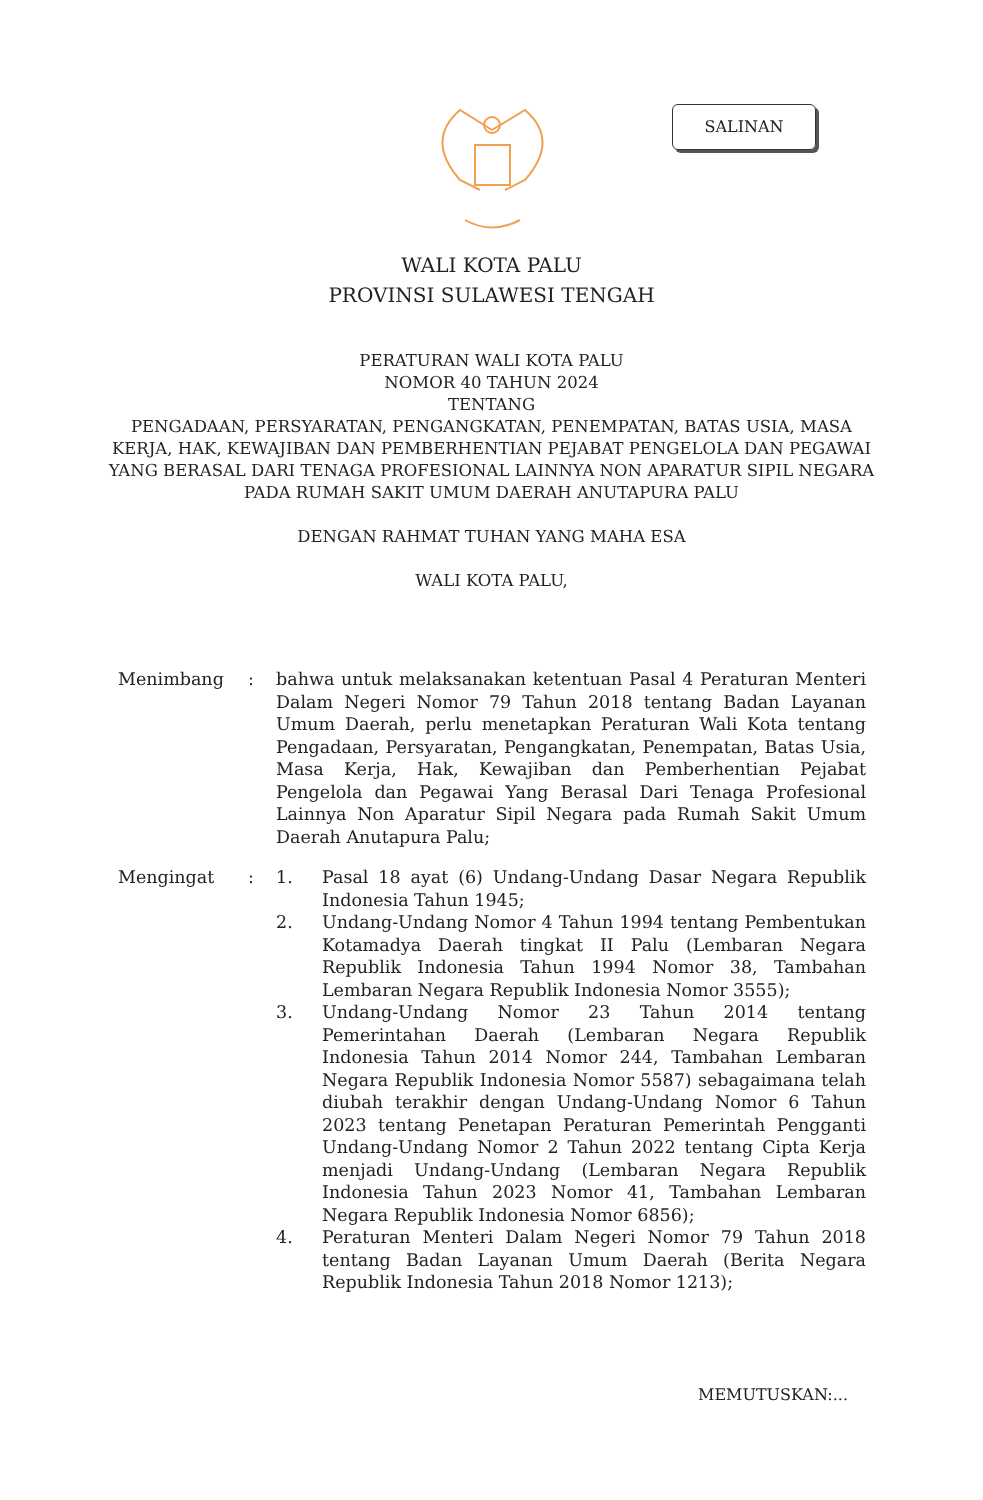SALINAN
WALI KOTA PALU
PROVINSI SULAWESI TENGAH
PERATURAN WALI KOTA PALU
NOMOR 40 TAHUN 2024
TENTANG
PENGADAAN, PERSYARATAN, PENGANGKATAN, PENEMPATAN, BATAS USIA, MASA KERJA, HAK, KEWAJIBAN DAN PEMBERHENTIAN PEJABAT PENGELOLA DAN PEGAWAI YANG BERASAL DARI TENAGA PROFESIONAL LAINNYA NON APARATUR SIPIL NEGARA PADA RUMAH SAKIT UMUM DAERAH ANUTAPURA PALU
DENGAN RAHMAT TUHAN YANG MAHA ESA
WALI KOTA PALU,
Menimbang : bahwa untuk melaksanakan ketentuan Pasal 4 Peraturan Menteri Dalam Negeri Nomor 79 Tahun 2018 tentang Badan Layanan Umum Daerah, perlu menetapkan Peraturan Wali Kota tentang Pengadaan, Persyaratan, Pengangkatan, Penempatan, Batas Usia, Masa Kerja, Hak, Kewajiban dan Pemberhentian Pejabat Pengelola dan Pegawai Yang Berasal Dari Tenaga Profesional Lainnya Non Aparatur Sipil Negara pada Rumah Sakit Umum Daerah Anutapura Palu;
Mengingat : 1. Pasal 18 ayat (6) Undang-Undang Dasar Negara Republik Indonesia Tahun 1945;
2. Undang-Undang Nomor 4 Tahun 1994 tentang Pembentukan Kotamadya Daerah tingkat II Palu (Lembaran Negara Republik Indonesia Tahun 1994 Nomor 38, Tambahan Lembaran Negara Republik Indonesia Nomor 3555);
3. Undang-Undang Nomor 23 Tahun 2014 tentang Pemerintahan Daerah (Lembaran Negara Republik Indonesia Tahun 2014 Nomor 244, Tambahan Lembaran Negara Republik Indonesia Nomor 5587) sebagaimana telah diubah terakhir dengan Undang-Undang Nomor 6 Tahun 2023 tentang Penetapan Peraturan Pemerintah Pengganti Undang-Undang Nomor 2 Tahun 2022 tentang Cipta Kerja menjadi Undang-Undang (Lembaran Negara Republik Indonesia Tahun 2023 Nomor 41, Tambahan Lembaran Negara Republik Indonesia Nomor 6856);
4. Peraturan Menteri Dalam Negeri Nomor 79 Tahun 2018 tentang Badan Layanan Umum Daerah (Berita Negara Republik Indonesia Tahun 2018 Nomor 1213);
MEMUTUSKAN:...